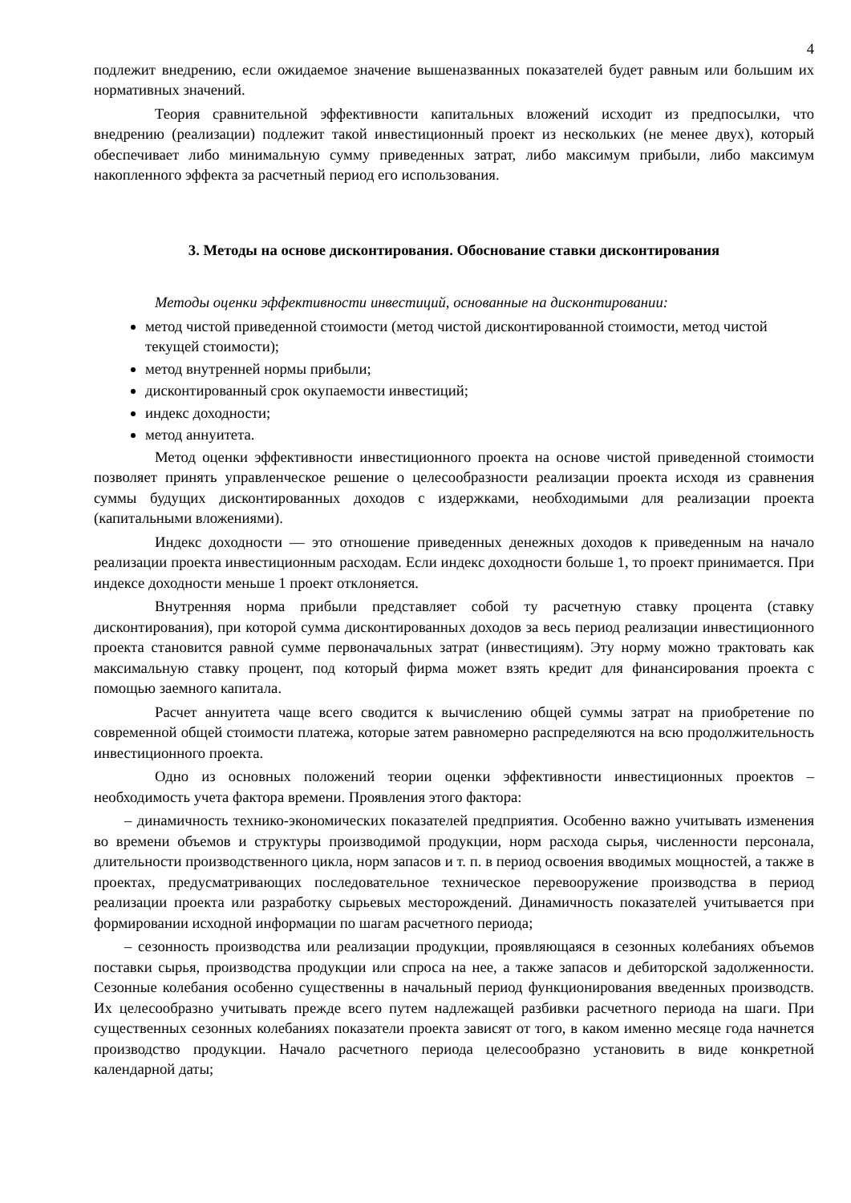4
подлежит внедрению, если ожидаемое значение вышеназванных показателей будет равным или большим их нормативных значений.
Теория сравнительной эффективности капитальных вложений исходит из предпосылки, что внедрению (реализации) подлежит такой инвестиционный проект из нескольких (не менее двух), который обеспечивает либо минимальную сумму приведенных затрат, либо максимум прибыли, либо максимум накопленного эффекта за расчетный период его использования.
3. Методы на основе дисконтирования. Обоснование ставки дисконтирования
Методы оценки эффективности инвестиций, основанные на дисконтировании:
метод чистой приведенной стоимости (метод чистой дисконтированной стоимости, метод чистой текущей стоимости);
метод внутренней нормы прибыли;
дисконтированный срок окупаемости инвестиций;
индекс доходности;
метод аннуитета.
Метод оценки эффективности инвестиционного проекта на основе чистой приведенной стоимости позволяет принять управленческое решение о целесообразности реализации проекта исходя из сравнения суммы будущих дисконтированных доходов с издержками, необходимыми для реализации проекта (капитальными вложениями).
Индекс доходности — это отношение приведенных денежных доходов к приведенным на начало реализации проекта инвестиционным расходам. Если индекс доходности больше 1, то проект принимается. При индексе доходности меньше 1 проект отклоняется.
Внутренняя норма прибыли представляет собой ту расчетную ставку процента (ставку дисконтирования), при которой сумма дисконтированных доходов за весь период реализации инвестиционного проекта становится равной сумме первоначальных затрат (инвестициям). Эту норму можно трактовать как максимальную ставку процент, под который фирма может взять кредит для финансирования проекта с помощью заемного капитала.
Расчет аннуитета чаще всего сводится к вычислению общей суммы затрат на приобретение по современной общей стоимости платежа, которые затем равномерно распределяются на всю продолжительность инвестиционного проекта.
Одно из основных положений теории оценки эффективности инвестиционных проектов – необходимость учета фактора времени. Проявления этого фактора:
– динамичность технико-экономических показателей предприятия. Особенно важно учитывать изменения во времени объемов и структуры производимой продукции, норм расхода сырья, численности персонала, длительности производственного цикла, норм запасов и т. п. в период освоения вводимых мощностей, а также в проектах, предусматривающих последовательное техническое перевооружение производства в период реализации проекта или разработку сырьевых месторождений. Динамичность показателей учитывается при формировании исходной информации по шагам расчетного периода;
– сезонность производства или реализации продукции, проявляющаяся в сезонных колебаниях объемов поставки сырья, производства продукции или спроса на нее, а также запасов и дебиторской задолженности. Сезонные колебания особенно существенны в начальный период функционирования введенных производств. Их целесообразно учитывать прежде всего путем надлежащей разбивки расчетного периода на шаги. При существенных сезонных колебаниях показатели проекта зависят от того, в каком именно месяце года начнется производство продукции. Начало расчетного периода целесообразно установить в виде конкретной календарной даты;